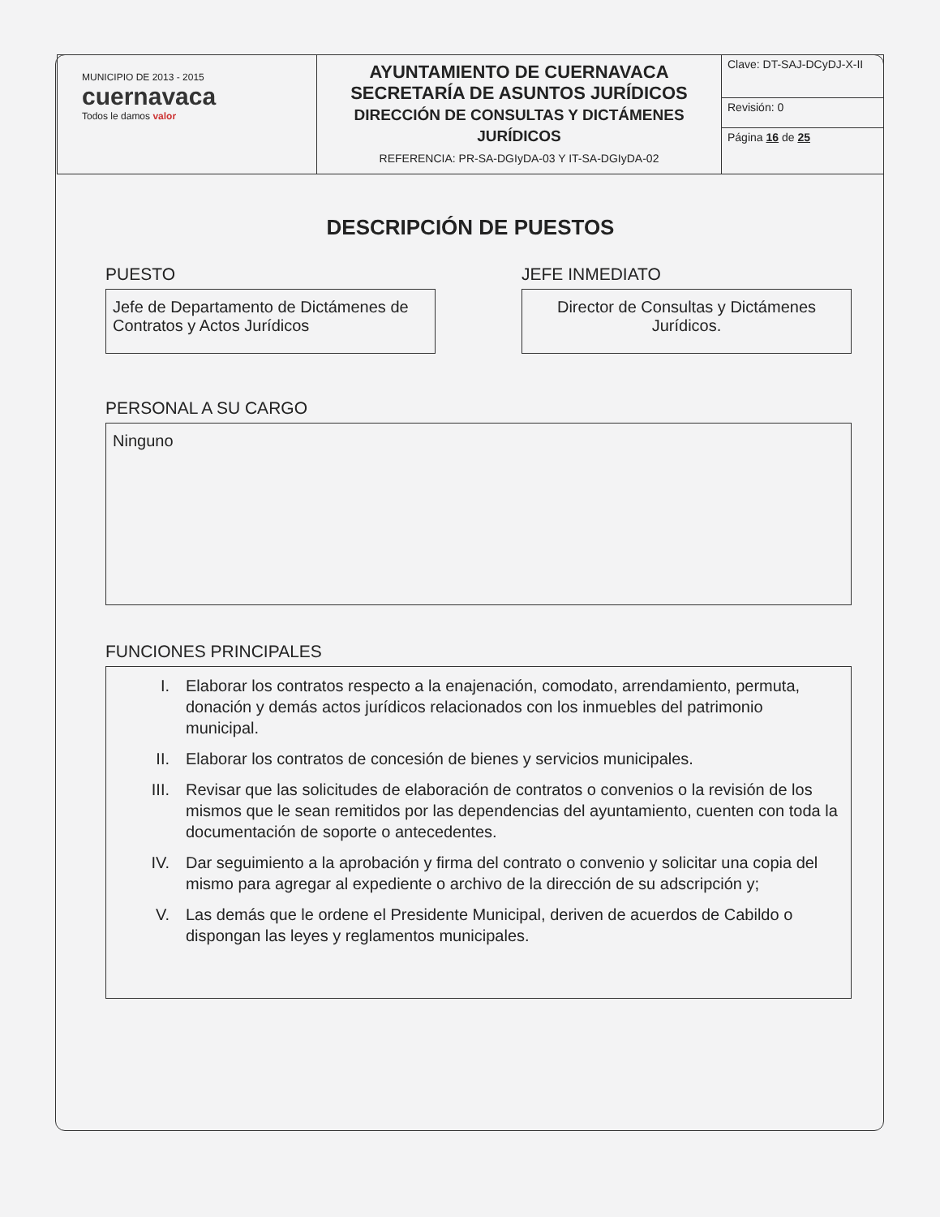| MUNICIPIO DE 2013 - 2015 cuernavaca Todos le damos valor | AYUNTAMIENTO DE CUERNAVACA SECRETARÍA DE ASUNTOS JURÍDICOS DIRECCIÓN DE CONSULTAS Y DICTÁMENES JURÍDICOS REFERENCIA: PR-SA-DGIyDA-03 Y IT-SA-DGIyDA-02 | Clave: DT-SAJ-DCyDJ-X-II |
| | | Revisión: 0 |
| | | Página 16 de 25 |
DESCRIPCIÓN DE PUESTOS
PUESTO
Jefe de Departamento de Dictámenes de Contratos y Actos Jurídicos
JEFE INMEDIATO
Director de Consultas y Dictámenes Jurídicos.
PERSONAL A SU CARGO
Ninguno
FUNCIONES PRINCIPALES
I. Elaborar los contratos respecto a la enajenación, comodato, arrendamiento, permuta, donación y demás actos jurídicos relacionados con los inmuebles del patrimonio municipal.
II. Elaborar los contratos de concesión de bienes y servicios municipales.
III. Revisar que las solicitudes de elaboración de contratos o convenios o la revisión de los mismos que le sean remitidos por las dependencias del ayuntamiento, cuenten con toda la documentación de soporte o antecedentes.
IV. Dar seguimiento a la aprobación y firma del contrato o convenio y solicitar una copia del mismo para agregar al expediente o archivo de la dirección de su adscripción y;
V. Las demás que le ordene el Presidente Municipal, deriven de acuerdos de Cabildo o dispongan las leyes y reglamentos municipales.